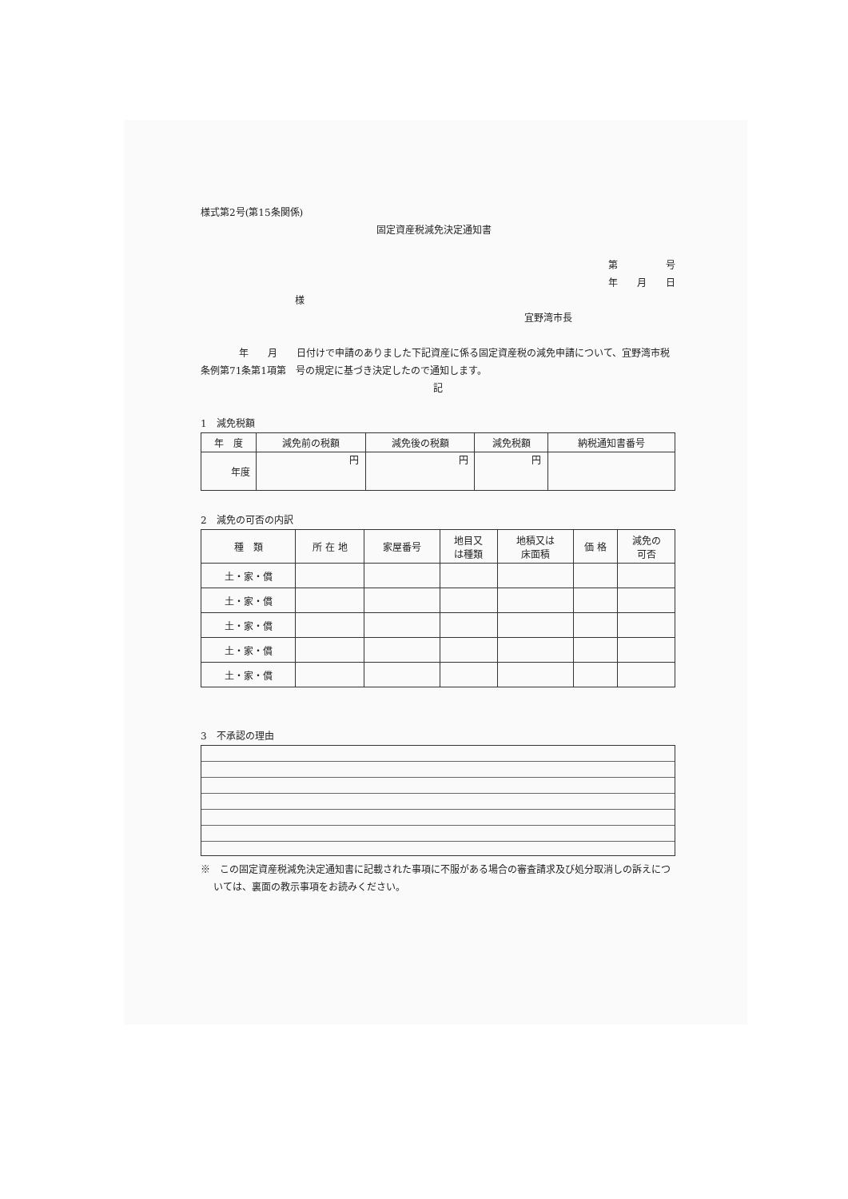様式第2号(第15条関係)
固定資産税減免決定通知書
第　　　　　号
年　　月　　日
様
宜野湾市長
　　　　年　　月　　日付けで申請のありました下記資産に係る固定資産税の減免申請について、宜野湾市税条例第71条第1項第　号の規定に基づき決定したので通知します。
記
1　減免税額
| 年 度 | 減免前の税額 | 減免後の税額 | 減免税額 | 納税通知書番号 |
| --- | --- | --- | --- | --- |
| 年度 | 円 | 円 | 円 | |
2　減免の可否の内訳
| 種 類 | 所 在 地 | 家屋番号 | 地目又 は種類 | 地積又は 床面積 | 価 格 | 減免の 可否 |
| --- | --- | --- | --- | --- | --- | --- |
| 土・家・償 | | | | | | |
| 土・家・償 | | | | | | |
| 土・家・償 | | | | | | |
| 土・家・償 | | | | | | |
| 土・家・償 | | | | | | |
3　不承認の理由
※　この固定資産税減免決定通知書に記載された事項に不服がある場合の審査請求及び処分取消しの訴えについては、裏面の教示事項をお読みください。